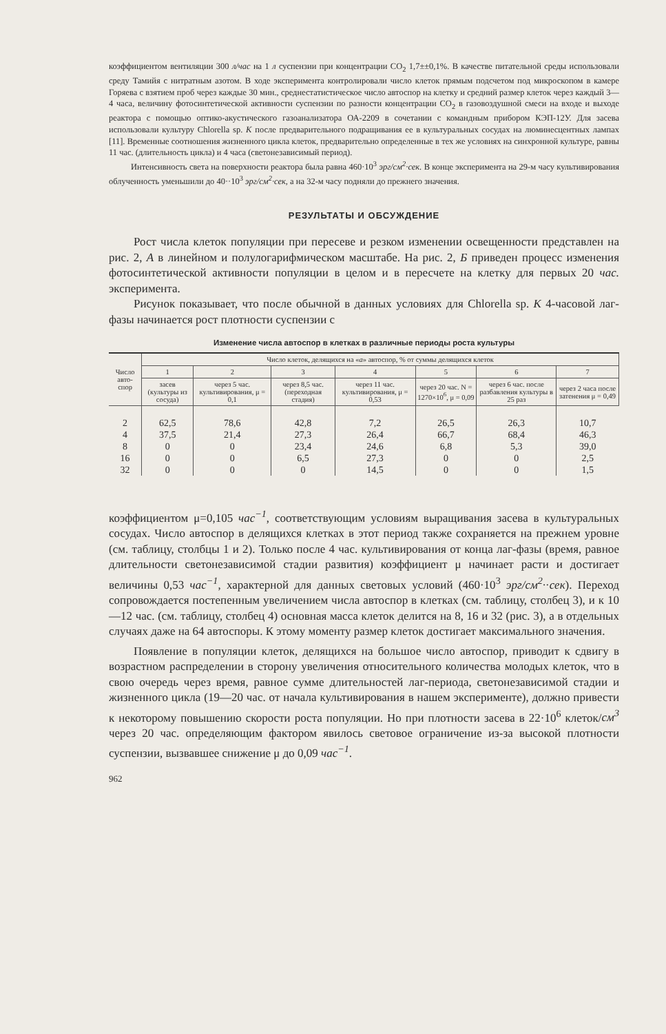коэффициентом вентиляции 300 л/час на 1 л суспензии при концентрации CO<sub>2</sub> 1,7±±0,1%. В качестве питательной среды использовали среду Тамийя с нитратным азотом. В ходе эксперимента контролировали число клеток прямым подсчетом под микроскопом в камере Горяева с взятием проб через каждые 30 мин., среднестатистическое число автоспор на клетку и средний размер клеток через каждый 3—4 часа, величину фотосинтетической активности суспензии по разности концентрации CO<sub>2</sub> в газовоздушной смеси на входе и выходе реактора с помощью оптико-акустического газоанализатора ОА-2209 в сочетании с командным прибором КЭП-12У. Для засева использовали культуру Chlorella sp. K после предварительного подращивания ее в культуральных сосудах на люминесцентных лампах [11]. Временные соотношения жизненного цикла клеток, предварительно определенные в тех же условиях на синхронной культуре, равны 11 час. (длительность цикла) и 4 часа (светонезависимый период).
Интенсивность света на поверхности реактора была равна 460·10<sup>3</sup> эрг/см<sup>2</sup>·сек. В конце эксперимента на 29-м часу культивирования облученность уменьшили до 40··10<sup>3</sup> эрг/см<sup>2</sup>·сек, а на 32-м часу подняли до прежнего значения.
РЕЗУЛЬТАТЫ И ОБСУЖДЕНИЕ
Рост числа клеток популяции при пересеве и резком изменении освещенности представлен на рис. 2, А в линейном и полулогарифмическом масштабе. На рис. 2, Б приведен процесс изменения фотосинтетической активности популяции в целом и в пересчете на клетку для первых 20 час. эксперимента.
Рисунок показывает, что после обычной в данных условиях для Chlorella sp. K 4-часовой лаг-фазы начинается рост плотности суспензии с
Изменение числа автоспор в клетках в различные периоды роста культуры
| Число авто-спор | Число клеток, делящихся на « a » автоспор, % от суммы делящихся клеток | | | | | | |
| --- | --- | --- | --- | --- | --- | --- | --- |
| | 1 | 2 | 3 | 4 | 5 | 6 | 7 |
| | засев (культуры из сосуда) | через 5 час. культивирования, μ = 0,1 | через 8,5 час. (переходная стадия) | через 11 час. культивирования, μ = 0,53 | через 20 час. N = 1270×10<sup>6</sup>, μ = 0,09 | через 6 час. после разбавления культуры в 25 раз | через 2 часа после затенения μ = 0,49 |
| 2 | 62,5 | 78,6 | 42,8 | 7,2 | 26,5 | 26,3 | 10,7 |
| 4 | 37,5 | 21,4 | 27,3 | 26,4 | 66,7 | 68,4 | 46,3 |
| 8 | 0 | 0 | 23,4 | 24,6 | 6,8 | 5,3 | 39,0 |
| 16 | 0 | 0 | 6,5 | 27,3 | 0 | 0 | 2,5 |
| 32 | 0 | 0 | 0 | 14,5 | 0 | 0 | 1,5 |
коэффициентом μ=0,105 час<sup>−1</sup>, соответствующим условиям выращивания засева в культуральных сосудах. Число автоспор в делящихся клетках в этот период также сохраняется на прежнем уровне (см. таблицу, столбцы 1 и 2). Только после 4 час. культивирования от конца лаг-фазы (время, равное длительности светонезависимой стадии развития) коэффициент μ начинает расти и достигает величины 0,53 час<sup>−1</sup>, характерной для данных световых условий (460·10<sup>3</sup> эрг/см<sup>2</sup>··сек). Переход сопровождается постепенным увеличением числа автоспор в клетках (см. таблицу, столбец 3), и к 10—12 час. (см. таблицу, столбец 4) основная масса клеток делится на 8, 16 и 32 (рис. 3), а в отдельных случаях даже на 64 автоспоры. К этому моменту размер клеток достигает максимального значения.
Появление в популяции клеток, делящихся на большое число автоспор, приводит к сдвигу в возрастном распределении в сторону увеличения относительного количества молодых клеток, что в свою очередь через время, равное сумме длительностей лаг-периода, светонезависимой стадии и жизненного цикла (19—20 час. от начала культивирования в нашем эксперименте), должно привести к некоторому повышению скорости роста популяции. Но при плотности засева в 22·10<sup>6</sup> клеток/см<sup>3</sup> через 20 час. определяющим фактором явилось световое ограничение из-за высокой плотности суспензии, вызвавшее снижение μ до 0,09 час<sup>−1</sup>.
962